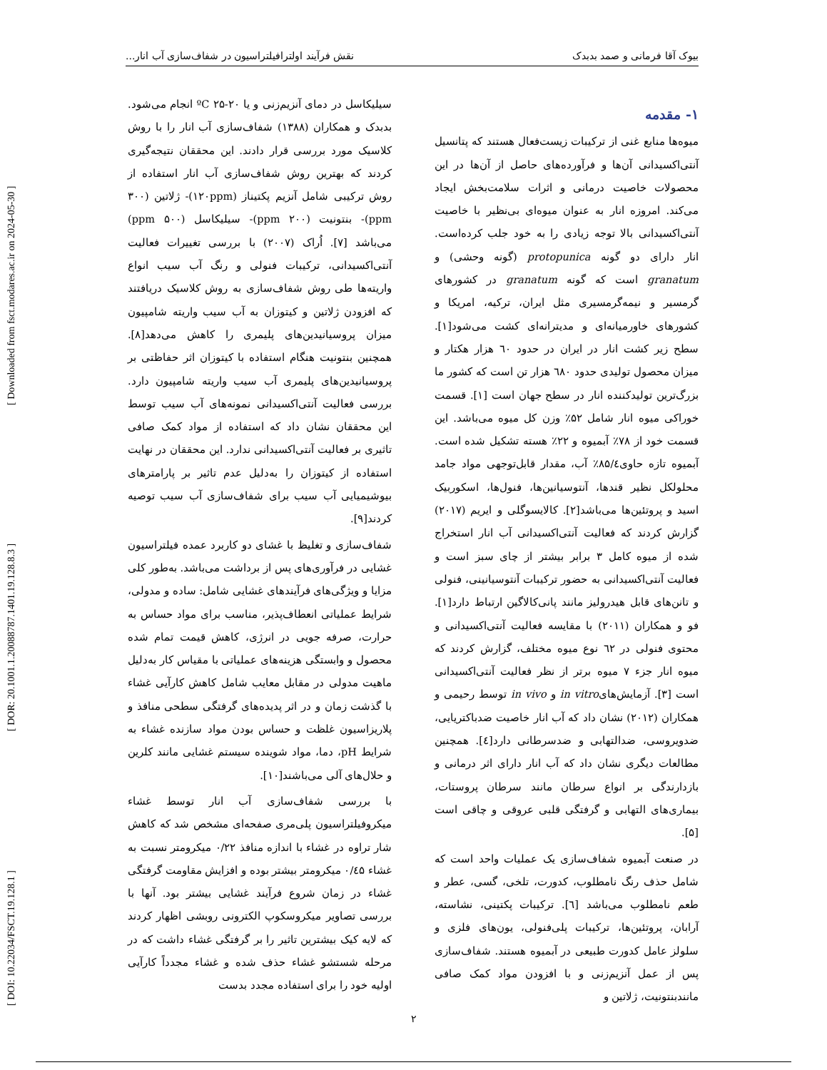بیوک آقا فرمانی و صمد بدبدک نقش فرآیند اولترافیلتراسیون در شفاف‌سازی آب انار...
۱- مقدمه
میوه‌ها منابع غنی از ترکیبات زیست‌فعال هستند که پتانسیل آنتی‌اکسیدانی آن‌ها و فرآورده‌های حاصل از آن‌ها در این محصولات خاصیت درمانی و اثرات سلامت‌بخش ایجاد می‌کند. امروزه انار به عنوان میوه‌ای بی‌نظیر با خاصیت آنتی‌اکسیدانی بالا توجه زیادی را به خود جلب کرده‌است. انار دارای دو گونه protopunica (گونه وحشی) و granatum است که گونه granatum در کشورهای گرمسیر و نیمه‌گرمسیری مثل ایران، ترکیه، امریکا و کشورهای خاورمیانه‌ای و مدیترانه‌ای کشت می‌شود[۱]. سطح زیر کشت انار در ایران در حدود ٦۰ هزار هکتار و میزان محصول تولیدی حدود ٦٨۰ هزار تن است که کشور ما بزرگ‌ترین تولیدکننده انار در سطح جهان است [۱]. قسمت خوراکی میوه انار شامل ۵۲٪ وزن کل میوه می‌باشد. این قسمت خود از ۷٨٪ آبمیوه و ۲۲٪ هسته تشکیل شده است. آبمیوه تازه حاوی٨۵/٤٪ آب، مقدار قابل‌توجهی مواد جامد محلولکل نظیر قندها، آنتوسیانین‌ها، فنول‌ها، اسکوربیک اسید و پروتئین‌ها می‌باشد[۲]. کالایسوگلی و ایریم (۲۰۱۷) گزارش کردند که فعالیت آنتی‌اکسیدانی آب انار استخراج شده از میوه کامل ۳ برابر بیشتر از چای سبز است و فعالیت آنتی‌اکسیدانی به حضور ترکیبات آنتوسیانینی، فنولی و تانن‌های قابل هیدرولیز مانند پانی‌کالاگین ارتباط دارد[۱]. فو و همکاران (۲۰۱۱) با مقایسه فعالیت آنتی‌اکسیدانی و محتوی فنولی در ٦۲ نوع میوه مختلف، گزارش کردند که میوه انار جزء ۷ میوه برتر از نظر فعالیت آنتی‌اکسیدانی است [۳]. آزمایش‌هایin vitro و in vivo توسط رحیمی و همکاران (۲۰۱۲) نشان داد که آب انار خاصیت ضدباکتریایی، ضدویروسی، ضدالتهابی و ضدسرطانی دارد[٤]. همچنین مطالعات دیگری نشان داد که آب انار دارای اثر درمانی و بازدارندگی بر انواع سرطان مانند سرطان پروستات، بیماری‌های التهابی و گرفتگی قلبی عروقی و چاقی است [۵].
در صنعت آبمیوه شفاف‌سازی یک عملیات واحد است که شامل حذف رنگ نامطلوب، کدورت، تلخی، گسی، عطر و طعم نامطلوب می‌باشد [٦]. ترکیبات پکتینی، نشاسته، آرابان، پروتئین‌ها، ترکیبات پلی‌فنولی، یون‌های فلزی و سلولز عامل کدورت طبیعی در آبمیوه هستند. شفاف‌سازی پس از عمل آنزیم‌زنی و با افزودن مواد کمک صافی مانندبنتونیت، ژلاتین و
سیلیکاسل در دمای آنزیم‌زنی و یا ºC ۲۵-۲۰ انجام می‌شود. بدبدک و همکاران (۱۳٨٨) شفاف‌سازی آب انار را با روش کلاسیک مورد بررسی قرار دادند. این محققان نتیجه‌گیری کردند که بهترین روش شفاف‌سازی آب انار استفاده از روش ترکیبی شامل آنزیم پکتیناز (۱۲۰ppm)- ژلاتین (۳۰۰ ppm)- بنتونیت (۲۰۰ ppm)- سیلیکاسل (۵۰۰ ppm) می‌باشد [۷]. اُراک (۲۰۰۷) با بررسی تغییرات فعالیت آنتی‌اکسیدانی، ترکیبات فنولی و رنگ آب سیب انواع واریته‌ها طی روش شفاف‌سازی به روش کلاسیک دریافتند که افزودن ژلاتین و کیتوزان به آب سیب واریته شامپیون میزان پروسیانیدین‌های پلیمری را کاهش می‌دهد[٨]. همچنین بنتونیت هنگام استفاده با کیتوزان اثر حفاظتی بر پروسیانیدین‌های پلیمری آب سیب واریته شامپیون دارد. بررسی فعالیت آنتی‌اکسیدانی نمونه‌های آب سیب توسط این محققان نشان داد که استفاده از مواد کمک صافی تاثیری بر فعالیت آنتی‌اکسیدانی ندارد. این محققان در نهایت استفاده از کیتوزان را به‌دلیل عدم تاثیر بر پارامترهای بیوشیمیایی آب سیب برای شفاف‌سازی آب سیب توصیه کردند[۹].
شفاف‌سازی و تغلیظ با غشای دو کاربرد عمده فیلتراسیون غشایی در فرآوری‌های پس از برداشت می‌باشد. به‌طور کلی مزایا و ویژگی‌های فرآیندهای غشایی شامل: ساده و مدولی، شرایط عملیاتی انعطاف‌پذیر، مناسب برای مواد حساس به حرارت، صرفه جویی در انرژی، کاهش قیمت تمام شده محصول و وابستگی هزینه‌های عملیاتی با مقیاس کار به‌دلیل ماهیت مدولی در مقابل معایب شامل کاهش کارآیی غشاء با گذشت زمان و در اثر پدیده‌های گرفتگی سطحی منافذ و پلاریزاسیون غلظت و حساس بودن مواد سازنده غشاء به شرایط pH، دما، مواد شوینده سیستم غشایی مانند کلرین و حلال‌های آلی می‌باشند[۱۰].
با بررسی شفاف‌سازی آب انار توسط غشاء میکروفیلتراسیون پلی‌مری صفحه‌ای مشخص شد که کاهش شار تراوه در غشاء با اندازه منافذ ۰/۲۲ میکرومتر نسبت به غشاء ۰/٤۵ میکرومتر بیشتر بوده و افزایش مقاومت گرفتگی غشاء در زمان شروع فرآیند غشایی بیشتر بود. آنها با بررسی تصاویر میکروسکوپ الکترونی روبشی اظهار کردند که لایه کیک بیشترین تاثیر را بر گرفتگی غشاء داشت که در مرحله شستشو غشاء حذف شده و غشاء مجدداً کارآیی اولیه خود را برای استفاده مجدد بدست
[ DOI: 10.22034/FSCT.19.128.1 ] [ DOR: 20.1001.1.20088787.1401.19.128.8.3 ] [ Downloaded from fsct.modares.ac.ir on 2024-05-30 ]
۲